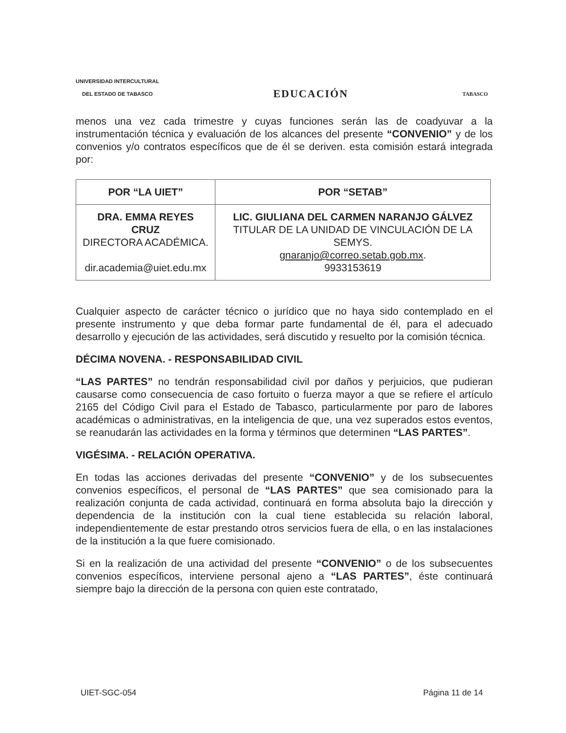UNIVERSIDAD INTERCULTURAL
DEL ESTADO DE TABASCO
EDUCACIÓN
TABASCO
menos una vez cada trimestre y cuyas funciones serán las de coadyuvar a la instrumentación técnica y evaluación de los alcances del presente “CONVENIO” y de los convenios y/o contratos específicos que de él se deriven. esta comisión estará integrada por:
| POR “LA UIET” | POR “SETAB” |
| --- | --- |
| DRA. EMMA REYES CRUZ DIRECTORA ACADÉMICA. dir.academia@uiet.edu.mx | LIC. GIULIANA DEL CARMEN NARANJO GÁLVEZ TITULAR DE LA UNIDAD DE VINCULACIÓN DE LA SEMYS. gnaranjo@correo.setab.gob.mx . 9933153619 |
Cualquier aspecto de carácter técnico o jurídico que no haya sido contemplado en el presente instrumento y que deba formar parte fundamental de él, para el adecuado desarrollo y ejecución de las actividades, será discutido y resuelto por la comisión técnica.
DÉCIMA NOVENA. - RESPONSABILIDAD CIVIL
“LAS PARTES” no tendrán responsabilidad civil por daños y perjuicios, que pudieran causarse como consecuencia de caso fortuito o fuerza mayor a que se refiere el artículo 2165 del Código Civil para el Estado de Tabasco, particularmente por paro de labores académicas o administrativas, en la inteligencia de que, una vez superados estos eventos, se reanudarán las actividades en la forma y términos que determinen “LAS PARTES”.
VIGÉSIMA. - RELACIÓN OPERATIVA.
En todas las acciones derivadas del presente “CONVENIO” y de los subsecuentes convenios específicos, el personal de “LAS PARTES” que sea comisionado para la realización conjunta de cada actividad, continuará en forma absoluta bajo la dirección y dependencia de la institución con la cual tiene establecida su relación laboral, independientemente de estar prestando otros servicios fuera de ella, o en las instalaciones de la institución a la que fuere comisionado.
Si en la realización de una actividad del presente “CONVENIO” o de los subsecuentes convenios específicos, interviene personal ajeno a “LAS PARTES”, éste continuará siempre bajo la dirección de la persona con quien este contratado,
UIET-SGC-054 Página 11 de 14